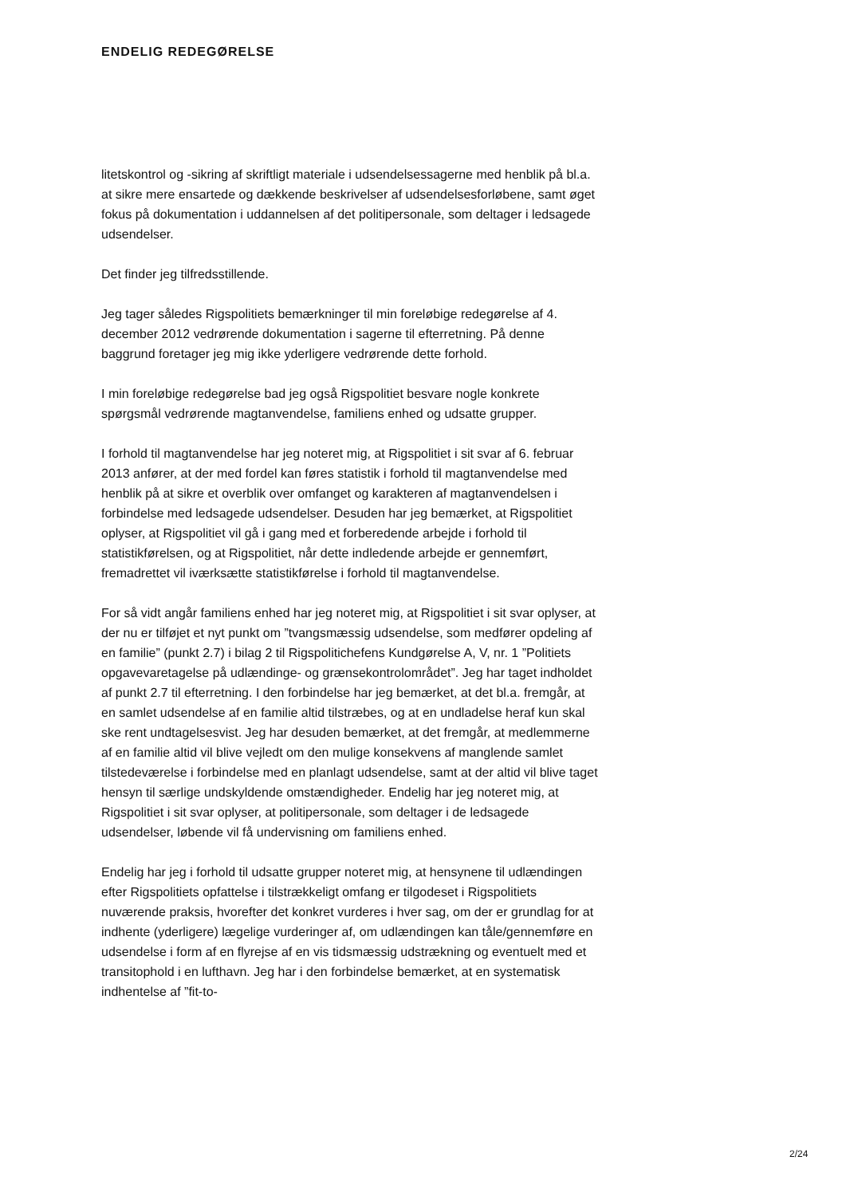ENDELIG REDEGØRELSE
litetskontrol og -sikring af skriftligt materiale i udsendelsessagerne med henblik på bl.a. at sikre mere ensartede og dækkende beskrivelser af udsendelsesforløbene, samt øget fokus på dokumentation i uddannelsen af det politipersonale, som deltager i ledsagede udsendelser.
Det finder jeg tilfredsstillende.
Jeg tager således Rigspolitiets bemærkninger til min foreløbige redegørelse af 4. december 2012 vedrørende dokumentation i sagerne til efterretning. På denne baggrund foretager jeg mig ikke yderligere vedrørende dette forhold.
I min foreløbige redegørelse bad jeg også Rigspolitiet besvare nogle konkrete spørgsmål vedrørende magtanvendelse, familiens enhed og udsatte grupper.
I forhold til magtanvendelse har jeg noteret mig, at Rigspolitiet i sit svar af 6. februar 2013 anfører, at der med fordel kan føres statistik i forhold til magtanvendelse med henblik på at sikre et overblik over omfanget og karakteren af magtanvendelsen i forbindelse med ledsagede udsendelser. Desuden har jeg bemærket, at Rigspolitiet oplyser, at Rigspolitiet vil gå i gang med et forberedende arbejde i forhold til statistikførelsen, og at Rigspolitiet, når dette indledende arbejde er gennemført, fremadrettet vil iværksætte statistikførelse i forhold til magtanvendelse.
For så vidt angår familiens enhed har jeg noteret mig, at Rigspolitiet i sit svar oplyser, at der nu er tilføjet et nyt punkt om ”tvangsmæssig udsendelse, som medfører opdeling af en familie” (punkt 2.7) i bilag 2 til Rigspolitichefens Kundgørelse A, V, nr. 1 ”Politiets opgavevaretagelse på udlændinge- og grænsekontrolområdet”. Jeg har taget indholdet af punkt 2.7 til efterretning. I den forbindelse har jeg bemærket, at det bl.a. fremgår, at en samlet udsendelse af en familie altid tilstræbes, og at en undladelse heraf kun skal ske rent undtagelsesvist. Jeg har desuden bemærket, at det fremgår, at medlemmerne af en familie altid vil blive vejledt om den mulige konsekvens af manglende samlet tilstedeværelse i forbindelse med en planlagt udsendelse, samt at der altid vil blive taget hensyn til særlige undskyldende omstændigheder. Endelig har jeg noteret mig, at Rigspolitiet i sit svar oplyser, at politipersonale, som deltager i de ledsagede udsendelser, løbende vil få undervisning om familiens enhed.
Endelig har jeg i forhold til udsatte grupper noteret mig, at hensynene til udlændingen efter Rigspolitiets opfattelse i tilstrækkeligt omfang er tilgodeset i Rigspolitiets nuværende praksis, hvorefter det konkret vurderes i hver sag, om der er grundlag for at indhente (yderligere) lægelige vurderinger af, om udlændingen kan tåle/gennemføre en udsendelse i form af en flyrejse af en vis tidsmæssig udstrækning og eventuelt med et transitophold i en lufthavn. Jeg har i den forbindelse bemærket, at en systematisk indhentelse af ”fit-to-
2/24